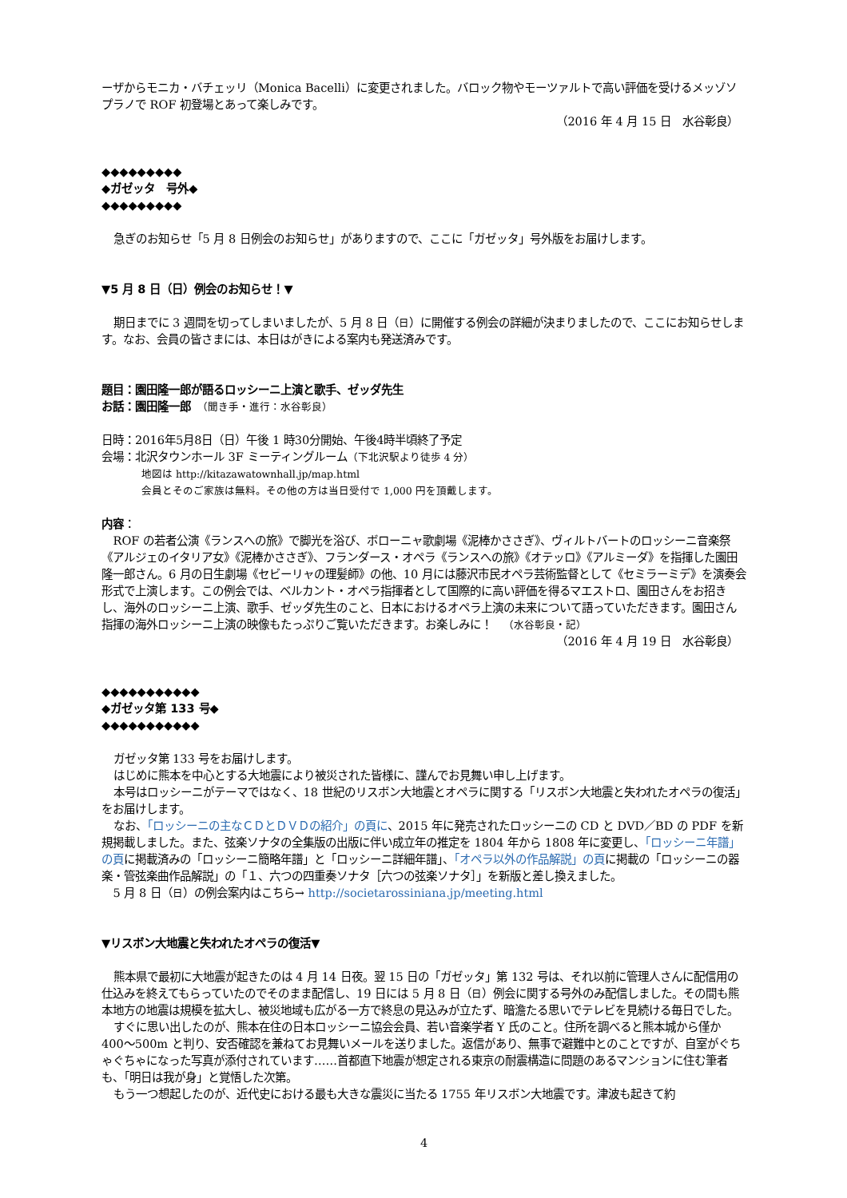ーザからモニカ・バチェッリ（Monica Bacelli）に変更されました。バロック物やモーツァルトで高い評価を受けるメッゾソプラノで ROF 初登場とあって楽しみです。
（2016 年 4 月 15 日　水谷彰良）
◆◆◆◆◆◆◆◆◆
◆ガゼッタ　号外◆
◆◆◆◆◆◆◆◆◆
急ぎのお知らせ「5 月 8 日例会のお知らせ」がありますので、ここに「ガゼッタ」号外版をお届けします。
▼5 月 8 日（日）例会のお知らせ！▼
期日までに 3 週間を切ってしまいましたが、5 月 8 日（日）に開催する例会の詳細が決まりましたので、ここにお知らせします。なお、会員の皆さまには、本日はがきによる案内も発送済みです。
題目：園田隆一郎が語るロッシーニ上演と歌手、ゼッダ先生
お話：園田隆一郎　（聞き手・進行：水谷彰良）
日時：2016年5月8日（日）午後 1 時30分開始、午後4時半頃終了予定
会場：北沢タウンホール 3F ミーティングルーム（下北沢駅より徒歩 4 分）
地図は http://kitazawatownhall.jp/map.html
会員とそのご家族は無料。その他の方は当日受付で 1,000 円を頂戴します。
内容：
ROF の若者公演《ランスへの旅》で脚光を浴び、ボローニャ歌劇場《泥棒かささぎ》、ヴィルトバートのロッシーニ音楽祭《アルジェのイタリア女》《泥棒かささぎ》、フランダース・オペラ《ランスへの旅》《オテッロ》《アルミーダ》を指揮した園田隆一郎さん。6 月の日生劇場《セビーリャの理髪師》の他、10 月には藤沢市民オペラ芸術監督として《セミラーミデ》を演奏会形式で上演します。この例会では、ベルカント・オペラ指揮者として国際的に高い評価を得るマエストロ、園田さんをお招きし、海外のロッシーニ上演、歌手、ゼッダ先生のこと、日本におけるオペラ上演の未来について語っていただきます。園田さん指揮の海外ロッシーニ上演の映像もたっぷりご覧いただきます。お楽しみに！　（水谷彰良・記）
（2016 年 4 月 19 日　水谷彰良）
◆◆◆◆◆◆◆◆◆◆◆
◆ガゼッタ第 133 号◆
◆◆◆◆◆◆◆◆◆◆◆
ガゼッタ第 133 号をお届けします。
はじめに熊本を中心とする大地震により被災された皆様に、謹んでお見舞い申し上げます。
本号はロッシーニがテーマではなく、18 世紀のリスボン大地震とオペラに関する「リスボン大地震と失われたオペラの復活」をお届けします。
なお、「ロッシーニの主なＣＤとＤＶＤの紹介」の頁に、2015 年に発売されたロッシーニの CD と DVD／BD の PDF を新規掲載しました。また、弦楽ソナタの全集版の出版に伴い成立年の推定を 1804 年から 1808 年に変更し、「ロッシーニ年譜」の頁に掲載済みの「ロッシーニ簡略年譜」と「ロッシーニ詳細年譜」、「オペラ以外の作品解説」の頁に掲載の「ロッシーニの器楽・管弦楽曲作品解説」の「１、六つの四重奏ソナタ［六つの弦楽ソナタ］」を新版と差し換えました。
5 月 8 日（日）の例会案内はこちら→ http://societarossiniana.jp/meeting.html
▼リスボン大地震と失われたオペラの復活▼
熊本県で最初に大地震が起きたのは 4 月 14 日夜。翌 15 日の「ガゼッタ」第 132 号は、それ以前に管理人さんに配信用の仕込みを終えてもらっていたのでそのまま配信し、19 日には 5 月 8 日（日）例会に関する号外のみ配信しました。その間も熊本地方の地震は規模を拡大し、被災地域も広がる一方で終息の見込みが立たず、暗澹たる思いでテレビを見続ける毎日でした。
すぐに思い出したのが、熊本在住の日本ロッシーニ協会会員、若い音楽学者 Y 氏のこと。住所を調べると熊本城から僅か 400〜500m と判り、安否確認を兼ねてお見舞いメールを送りました。返信があり、無事で避難中とのことですが、自室がぐちゃぐちゃになった写真が添付されています……首都直下地震が想定される東京の耐震構造に問題のあるマンションに住む筆者も、「明日は我が身」と覚悟した次第。
もう一つ想起したのが、近代史における最も大きな震災に当たる 1755 年リスボン大地震です。津波も起きて約
4